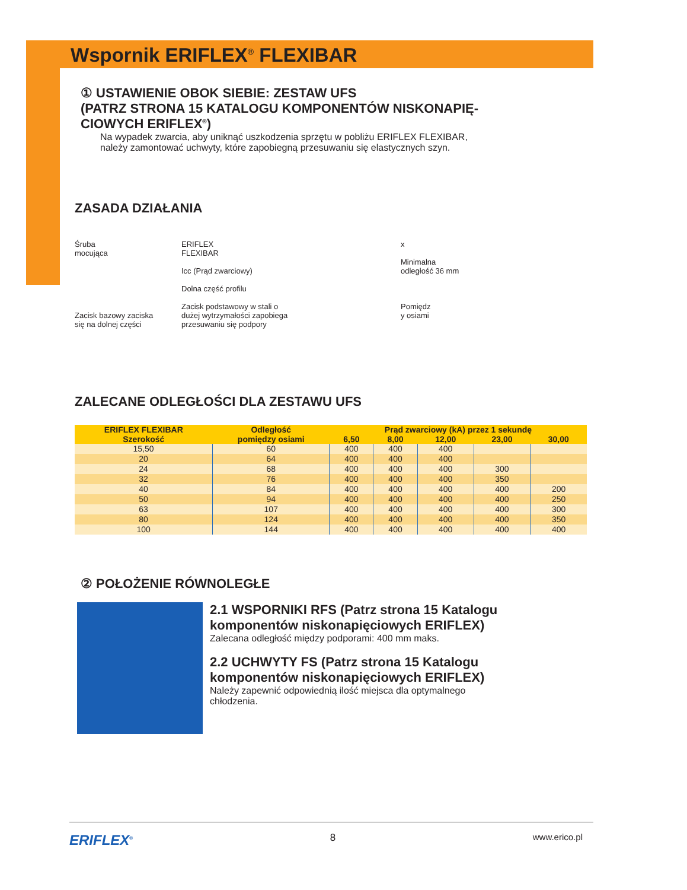Wspornik ERIFLEX<sup>®</sup> FLEXIBAR
① USTAWIENIE OBOK SIEBIE: ZESTAW UFS
(PATRZ STRONA 15 KATALOGU KOMPONENTÓW NISKONAPIĘ-
CIOWYCH ERIFLEX<sup>®</sup>)
Na wypadek zwarcia, aby uniknąć uszkodzenia sprzętu w pobliżu ERIFLEX FLEXIBAR,
należy zamontować uchwyty, które zapobiegną przesuwaniu się elastycznych szyn.
ZASADA DZIAŁANIA
Śruba
mocująca
Zacisk bazowy zaciska
się na dolnej części
ERIFLEX
FLEXIBAR
Icc (Prąd zwarciowy)
Dolna część profilu
Zacisk podstawowy w stali o
dużej wytrzymałości zapobiega
przesuwaniu się podpory
x
Minimalna
odległość 36 mm
Pomiędz
y osiami
ZALECANE ODLEGŁOŚCI DLA ZESTAWU UFS
| ERIFLEX FLEXIBAR Szerokość | Odległość pomiędzy osiami | Prąd zwarciowy (kA) przez 1 sekundę | | | | |
| --- | --- | --- | --- | --- | --- | --- |
| | | 6,50 | 8,00 | 12,00 | 23,00 | 30,00 |
| 15,50 | 60 | 400 | 400 | 400 | | |
| 20 | 64 | 400 | 400 | 400 | | |
| 24 | 68 | 400 | 400 | 400 | 300 | |
| 32 | 76 | 400 | 400 | 400 | 350 | |
| 40 | 84 | 400 | 400 | 400 | 400 | 200 |
| 50 | 94 | 400 | 400 | 400 | 400 | 250 |
| 63 | 107 | 400 | 400 | 400 | 400 | 300 |
| 80 | 124 | 400 | 400 | 400 | 400 | 350 |
| 100 | 144 | 400 | 400 | 400 | 400 | 400 |
② POŁOŻENIE RÓWNOLEGŁE
2.1 WSPORNIKI RFS (Patrz strona 15 Katalogu
komponentów niskonapięciowych ERIFLEX)
Zalecana odległość między podporami: 400 mm maks.
2.2 UCHWYTY FS (Patrz strona 15 Katalogu
komponentów niskonapięciowych ERIFLEX)
Należy zapewnić odpowiednią ilość miejsca dla optymalnego
chłodzenia.
ERIFLEX<sup>®</sup> 8 www.erico.pl